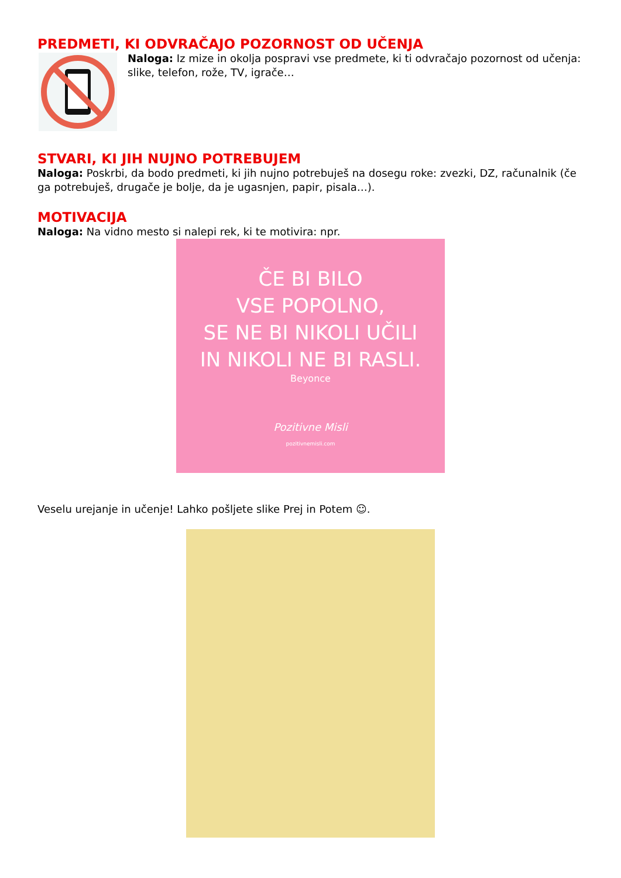PREDMETI, KI ODVRAČAJO POZORNOST OD UČENJA
Naloga: Iz mize in okolja pospravi vse predmete, ki ti odvračajo pozornost od učenja: slike, telefon, rože, TV, igrače…
STVARI, KI JIH NUJNO POTREBUJEM
Naloga: Poskrbi, da bodo predmeti, ki jih nujno potrebuješ na dosegu roke: zvezki, DZ, računalnik (če ga potrebuješ, drugače je bolje, da je ugasnjen, papir, pisala…).
MOTIVACIJA
Naloga: Na vidno mesto si nalepi rek, ki te motivira: npr.
ČE BI BILO
VSE POPOLNO,
SE NE BI NIKOLI UČILI
IN NIKOLI NE BI RASLI.
Beyonce
Pozitivne Misli
pozitivnemisli.com
Veselu urejanje in učenje! Lahko pošljete slike Prej in Potem ☺.